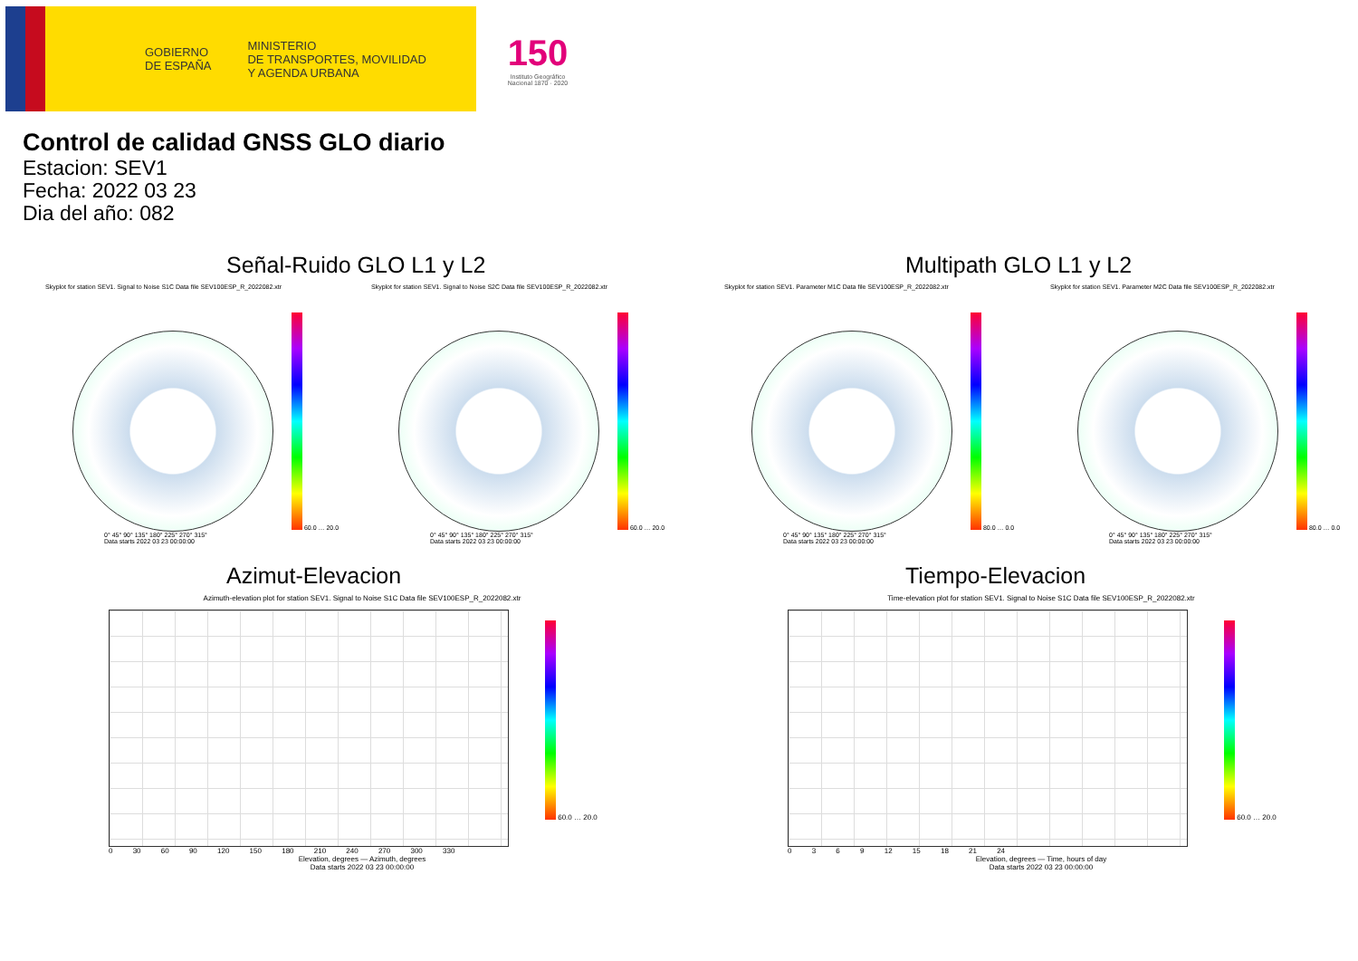GOBIERNO
DE ESPAÑA MINISTERIO
DE TRANSPORTES, MOVILIDAD
Y AGENDA URBANA
150
Instituto Geográfico Nacional 1870 · 2020
Control de calidad GNSS GLO diario
Estacion: SEV1
Fecha: 2022 03 23
Dia del año: 082
Señal-Ruido GLO L1 y L2
Skyplot for station SEV1. Signal to Noise S1C Data file SEV100ESP_R_2022082.xtr
60.0 … 20.0
0° 45° 90° 135° 180° 225° 270° 315°
Data starts 2022 03 23 00:00:00
Skyplot for station SEV1. Signal to Noise S2C Data file SEV100ESP_R_2022082.xtr
60.0 … 20.0
0° 45° 90° 135° 180° 225° 270° 315°
Data starts 2022 03 23 00:00:00
Multipath GLO L1 y L2
Skyplot for station SEV1. Parameter M1C Data file SEV100ESP_R_2022082.xtr
80.0 … 0.0
0° 45° 90° 135° 180° 225° 270° 315°
Data starts 2022 03 23 00:00:00
Skyplot for station SEV1. Parameter M2C Data file SEV100ESP_R_2022082.xtr
80.0 … 0.0
0° 45° 90° 135° 180° 225° 270° 315°
Data starts 2022 03 23 00:00:00
Azimut-Elevacion
Azimuth-elevation plot for station SEV1. Signal to Noise S1C Data file SEV100ESP_R_2022082.xtr
60.0 … 20.0
0 30 60 90 120 150 180 210 240 270 300 330
Elevation, degrees — Azimuth, degrees
Data starts 2022 03 23 00:00:00
Tiempo-Elevacion
Time-elevation plot for station SEV1. Signal to Noise S1C Data file SEV100ESP_R_2022082.xtr
60.0 … 20.0
0 3 6 9 12 15 18 21 24
Elevation, degrees — Time, hours of day
Data starts 2022 03 23 00:00:00